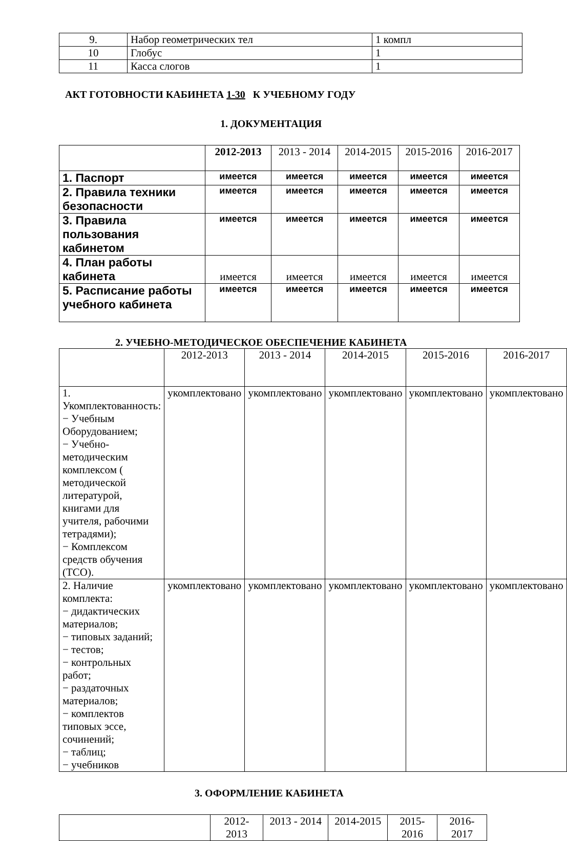| 9. | Набор геометрических тел | 1 компл |
| 10 | Глобус | 1 |
| 11 | Касса слогов | 1 |
АКТ ГОТОВНОСТИ КАБИНЕТА 1-30 К УЧЕБНОМУ ГОДУ
1. ДОКУМЕНТАЦИЯ
| | 2012-2013 | 2013 - 2014 | 2014-2015 | 2015-2016 | 2016-2017 |
| 1. Паспорт | имеется | имеется | имеется | имеется | имеется |
| 2. Правила техники безопасности | имеется | имеется | имеется | имеется | имеется |
| 3. Правила пользования кабинетом | имеется | имеется | имеется | имеется | имеется |
| 4. План работы кабинета | имеется | имеется | имеется | имеется | имеется |
| 5. Расписание работы учебного кабинета | имеется | имеется | имеется | имеется | имеется |
2. УЧЕБНО-МЕТОДИЧЕСКОЕ ОБЕСПЕЧЕНИЕ КАБИНЕТА
| | 2012-2013 | 2013 - 2014 | 2014-2015 | 2015-2016 | 2016-2017 |
| 1. Укомплектованность: − Учебным Оборудованием; − Учебно-методическим комплексом ( методической литературой, книгами для учителя, рабочими тетрадями); − Комплексом средств обучения (ТСО). | укомплектовано | укомплектовано | укомплектовано | укомплектовано | укомплектовано |
| 2. Наличие комплекта: − дидактических материалов; − типовых заданий; − тестов; − контрольных работ; − раздаточных материалов; − комплектов типовых эссе, сочинений; − таблиц; − учебников | укомплектовано | укомплектовано | укомплектовано | укомплектовано | укомплектовано |
3. ОФОРМЛЕНИЕ КАБИНЕТА
| | 2012-2013 | 2013 - 2014 | 2014-2015 | 2015-2016 | 2016-2017 |